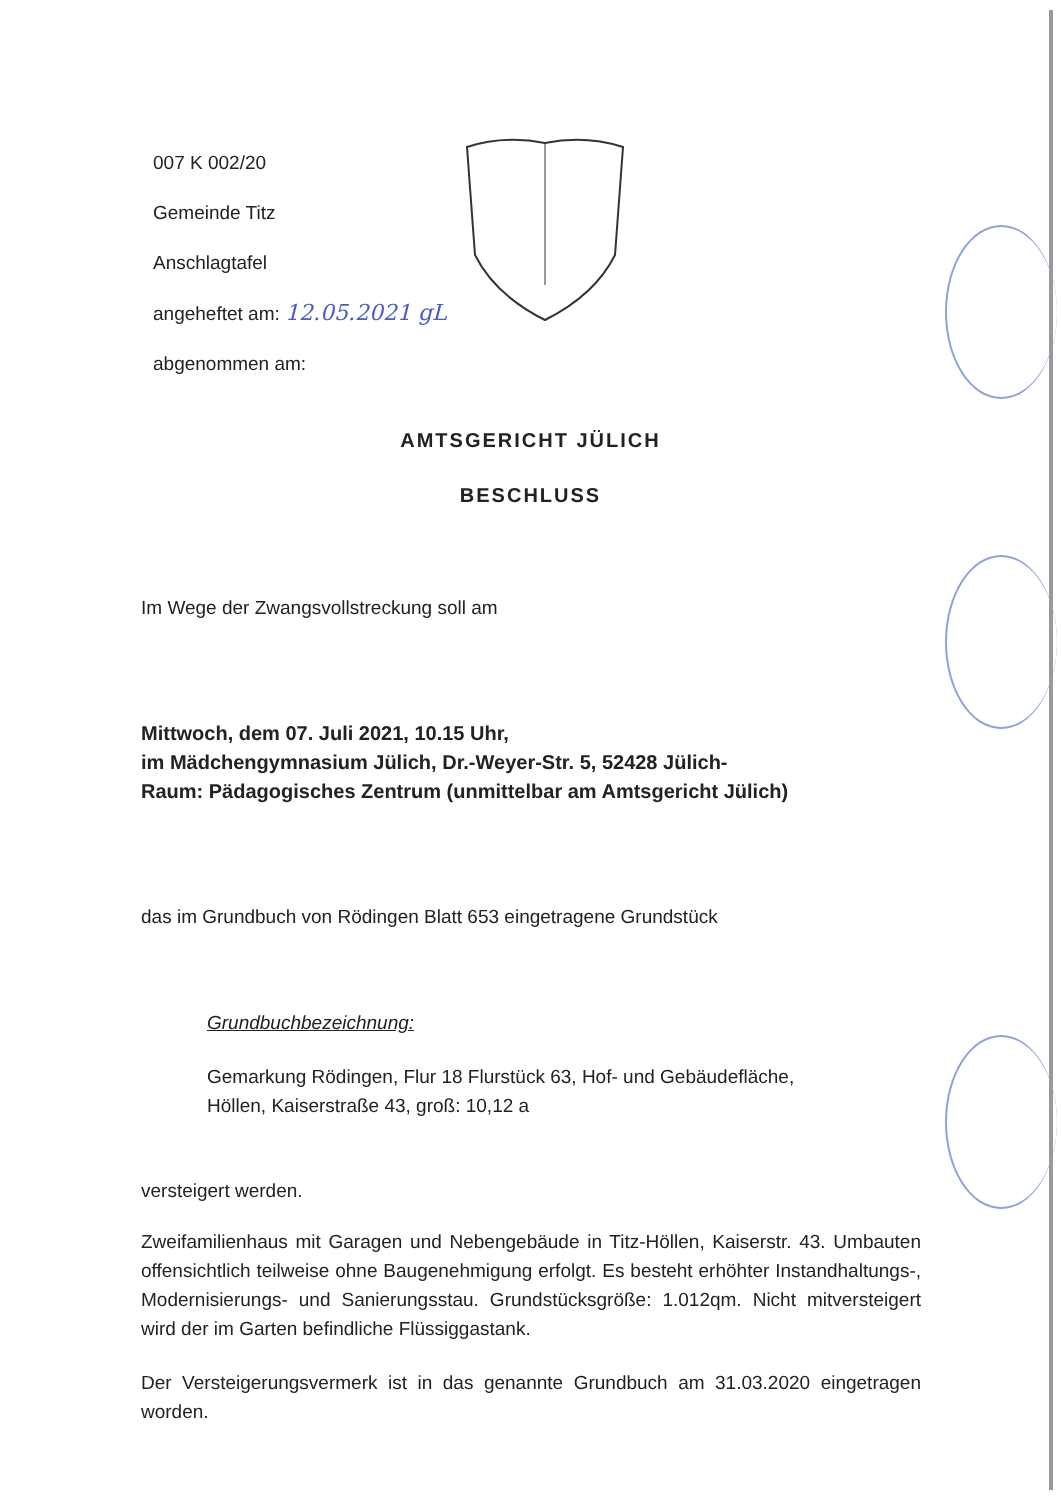007 K 002/20
Gemeinde Titz
Anschlagtafel
angeheftet am: 12.05.2021 gL
abgenommen am:
AMTSGERICHT JÜLICH
BESCHLUSS
Im Wege der Zwangsvollstreckung soll am
Mittwoch, dem 07. Juli 2021, 10.15 Uhr,
im Mädchengymnasium Jülich, Dr.-Weyer-Str. 5, 52428 Jülich-
Raum: Pädagogisches Zentrum (unmittelbar am Amtsgericht Jülich)
das im Grundbuch von Rödingen Blatt 653 eingetragene Grundstück
Grundbuchbezeichnung:
Gemarkung Rödingen, Flur 18 Flurstück 63, Hof- und Gebäudefläche,
Höllen, Kaiserstraße 43, groß: 10,12 a
versteigert werden.
Zweifamilienhaus mit Garagen und Nebengebäude in Titz-Höllen, Kaiserstr. 43. Umbauten offensichtlich teilweise ohne Baugenehmigung erfolgt. Es besteht erhöhter Instandhaltungs-, Modernisierungs- und Sanierungsstau. Grundstücksgröße: 1.012qm. Nicht mitversteigert wird der im Garten befindliche Flüssiggastank.
Der Versteigerungsvermerk ist in das genannte Grundbuch am 31.03.2020 eingetragen worden.